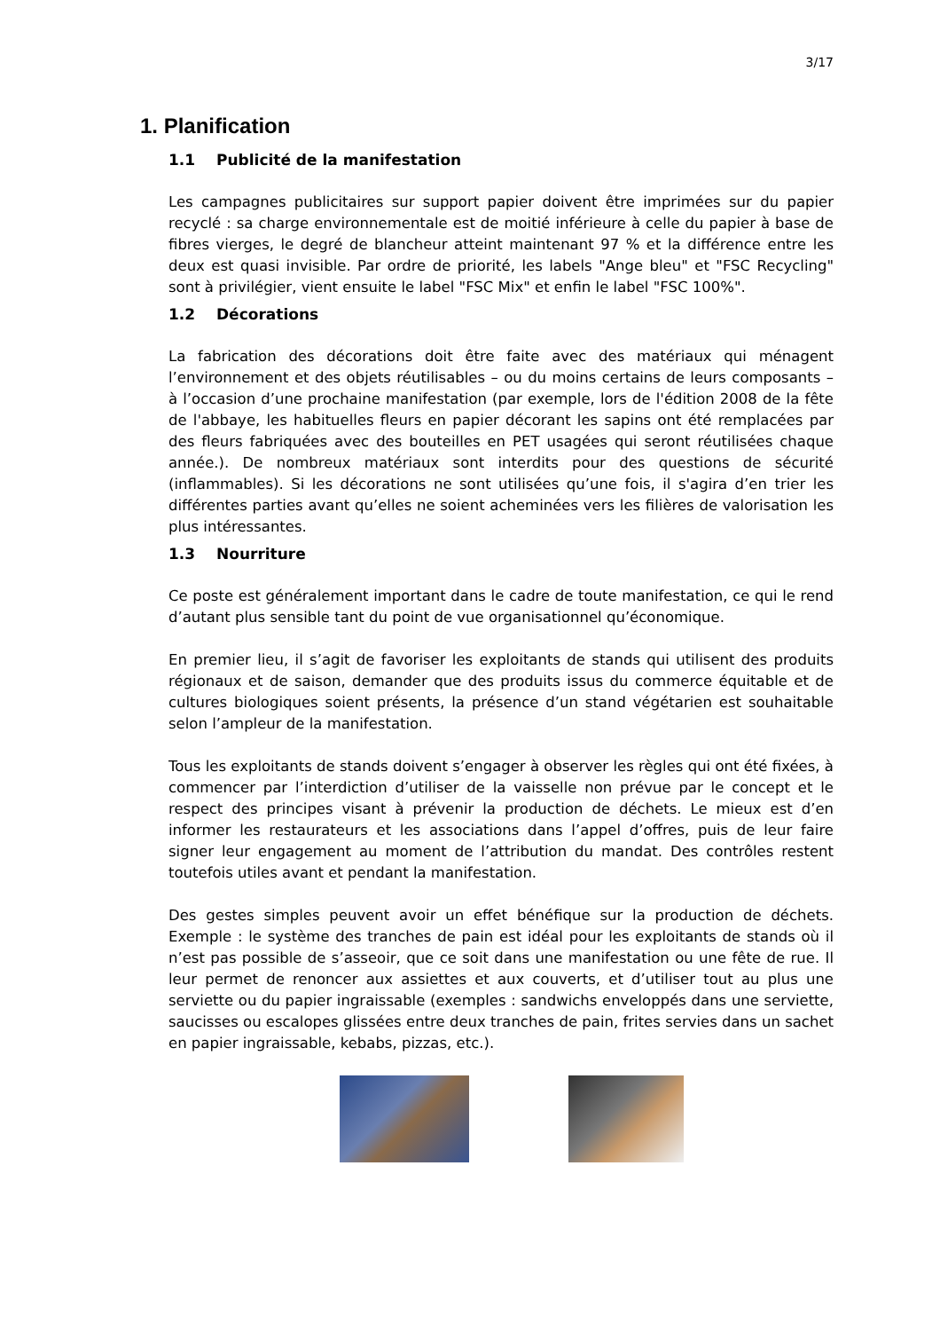3/17
1. Planification
1.1 Publicité de la manifestation
Les campagnes publicitaires sur support papier doivent être imprimées sur du papier recyclé : sa charge environnementale est de moitié inférieure à celle du papier à base de fibres vierges, le degré de blancheur atteint maintenant 97 % et la différence entre les deux est quasi invisible. Par ordre de priorité, les labels "Ange bleu" et "FSC Recycling" sont à privilégier, vient ensuite le label "FSC Mix" et enfin le label "FSC 100%".
1.2 Décorations
La fabrication des décorations doit être faite avec des matériaux qui ménagent l’environnement et des objets réutilisables – ou du moins certains de leurs composants – à l’occasion d’une prochaine manifestation (par exemple, lors de l'édition 2008 de la fête de l'abbaye, les habituelles fleurs en papier décorant les sapins ont été remplacées par des fleurs fabriquées avec des bouteilles en PET usagées qui seront réutilisées chaque année.). De nombreux matériaux sont interdits pour des questions de sécurité (inflammables). Si les décorations ne sont utilisées qu’une fois, il s'agira d’en trier les différentes parties avant qu’elles ne soient acheminées vers les filières de valorisation les plus intéressantes.
1.3 Nourriture
Ce poste est généralement important dans le cadre de toute manifestation, ce qui le rend d’autant plus sensible tant du point de vue organisationnel qu’économique.
En premier lieu, il s’agit de favoriser les exploitants de stands qui utilisent des produits régionaux et de saison, demander que des produits issus du commerce équitable et de cultures biologiques soient présents, la présence d’un stand végétarien est souhaitable selon l’ampleur de la manifestation.
Tous les exploitants de stands doivent s’engager à observer les règles qui ont été fixées, à commencer par l’interdiction d’utiliser de la vaisselle non prévue par le concept et le respect des principes visant à prévenir la production de déchets. Le mieux est d’en informer les restaurateurs et les associations dans l’appel d’offres, puis de leur faire signer leur engagement au moment de l’attribution du mandat. Des contrôles restent toutefois utiles avant et pendant la manifestation.
Des gestes simples peuvent avoir un effet bénéfique sur la production de déchets. Exemple : le système des tranches de pain est idéal pour les exploitants de stands où il n’est pas possible de s’asseoir, que ce soit dans une manifestation ou une fête de rue. Il leur permet de renoncer aux assiettes et aux couverts, et d’utiliser tout au plus une serviette ou du papier ingraissable (exemples : sandwichs enveloppés dans une serviette, saucisses ou escalopes glissées entre deux tranches de pain, frites servies dans un sachet en papier ingraissable, kebabs, pizzas, etc.).